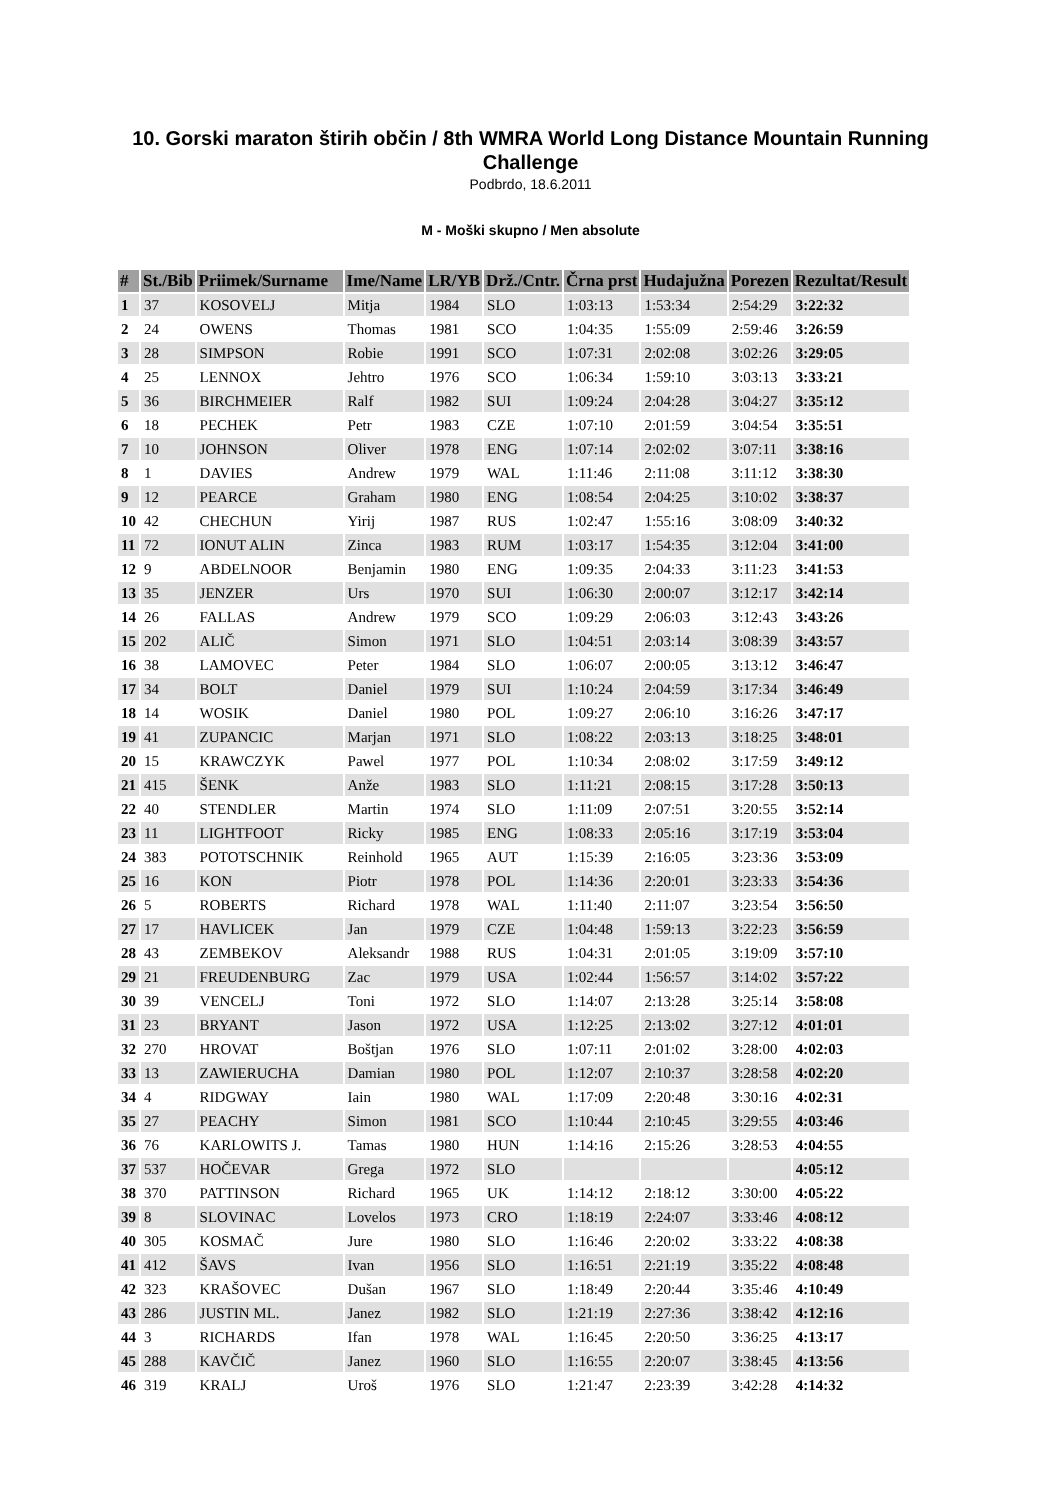10. Gorski maraton štirih občin / 8th WMRA World Long Distance Mountain Running Challenge
Podbrdo, 18.6.2011
M - Moški skupno / Men absolute
| # | St./Bib | Priimek/Surname | Ime/Name | LR/YB | Drž./Cntr. | Črna prst | Hudajužna | Porezen | Rezultat/Result |
| --- | --- | --- | --- | --- | --- | --- | --- | --- | --- |
| 1 | 37 | KOSOVELJ | Mitja | 1984 | SLO | 1:03:13 | 1:53:34 | 2:54:29 | 3:22:32 |
| 2 | 24 | OWENS | Thomas | 1981 | SCO | 1:04:35 | 1:55:09 | 2:59:46 | 3:26:59 |
| 3 | 28 | SIMPSON | Robie | 1991 | SCO | 1:07:31 | 2:02:08 | 3:02:26 | 3:29:05 |
| 4 | 25 | LENNOX | Jehtro | 1976 | SCO | 1:06:34 | 1:59:10 | 3:03:13 | 3:33:21 |
| 5 | 36 | BIRCHMEIER | Ralf | 1982 | SUI | 1:09:24 | 2:04:28 | 3:04:27 | 3:35:12 |
| 6 | 18 | PECHEK | Petr | 1983 | CZE | 1:07:10 | 2:01:59 | 3:04:54 | 3:35:51 |
| 7 | 10 | JOHNSON | Oliver | 1978 | ENG | 1:07:14 | 2:02:02 | 3:07:11 | 3:38:16 |
| 8 | 1 | DAVIES | Andrew | 1979 | WAL | 1:11:46 | 2:11:08 | 3:11:12 | 3:38:30 |
| 9 | 12 | PEARCE | Graham | 1980 | ENG | 1:08:54 | 2:04:25 | 3:10:02 | 3:38:37 |
| 10 | 42 | CHECHUN | Yirij | 1987 | RUS | 1:02:47 | 1:55:16 | 3:08:09 | 3:40:32 |
| 11 | 72 | IONUT ALIN | Zinca | 1983 | RUM | 1:03:17 | 1:54:35 | 3:12:04 | 3:41:00 |
| 12 | 9 | ABDELNOOR | Benjamin | 1980 | ENG | 1:09:35 | 2:04:33 | 3:11:23 | 3:41:53 |
| 13 | 35 | JENZER | Urs | 1970 | SUI | 1:06:30 | 2:00:07 | 3:12:17 | 3:42:14 |
| 14 | 26 | FALLAS | Andrew | 1979 | SCO | 1:09:29 | 2:06:03 | 3:12:43 | 3:43:26 |
| 15 | 202 | ALIČ | Simon | 1971 | SLO | 1:04:51 | 2:03:14 | 3:08:39 | 3:43:57 |
| 16 | 38 | LAMOVEC | Peter | 1984 | SLO | 1:06:07 | 2:00:05 | 3:13:12 | 3:46:47 |
| 17 | 34 | BOLT | Daniel | 1979 | SUI | 1:10:24 | 2:04:59 | 3:17:34 | 3:46:49 |
| 18 | 14 | WOSIK | Daniel | 1980 | POL | 1:09:27 | 2:06:10 | 3:16:26 | 3:47:17 |
| 19 | 41 | ZUPANCIC | Marjan | 1971 | SLO | 1:08:22 | 2:03:13 | 3:18:25 | 3:48:01 |
| 20 | 15 | KRAWCZYK | Pawel | 1977 | POL | 1:10:34 | 2:08:02 | 3:17:59 | 3:49:12 |
| 21 | 415 | ŠENK | Anže | 1983 | SLO | 1:11:21 | 2:08:15 | 3:17:28 | 3:50:13 |
| 22 | 40 | STENDLER | Martin | 1974 | SLO | 1:11:09 | 2:07:51 | 3:20:55 | 3:52:14 |
| 23 | 11 | LIGHTFOOT | Ricky | 1985 | ENG | 1:08:33 | 2:05:16 | 3:17:19 | 3:53:04 |
| 24 | 383 | POTOTSCHNIK | Reinhold | 1965 | AUT | 1:15:39 | 2:16:05 | 3:23:36 | 3:53:09 |
| 25 | 16 | KON | Piotr | 1978 | POL | 1:14:36 | 2:20:01 | 3:23:33 | 3:54:36 |
| 26 | 5 | ROBERTS | Richard | 1978 | WAL | 1:11:40 | 2:11:07 | 3:23:54 | 3:56:50 |
| 27 | 17 | HAVLICEK | Jan | 1979 | CZE | 1:04:48 | 1:59:13 | 3:22:23 | 3:56:59 |
| 28 | 43 | ZEMBEKOV | Aleksandr | 1988 | RUS | 1:04:31 | 2:01:05 | 3:19:09 | 3:57:10 |
| 29 | 21 | FREUDENBURG | Zac | 1979 | USA | 1:02:44 | 1:56:57 | 3:14:02 | 3:57:22 |
| 30 | 39 | VENCELJ | Toni | 1972 | SLO | 1:14:07 | 2:13:28 | 3:25:14 | 3:58:08 |
| 31 | 23 | BRYANT | Jason | 1972 | USA | 1:12:25 | 2:13:02 | 3:27:12 | 4:01:01 |
| 32 | 270 | HROVAT | Boštjan | 1976 | SLO | 1:07:11 | 2:01:02 | 3:28:00 | 4:02:03 |
| 33 | 13 | ZAWIERUCHA | Damian | 1980 | POL | 1:12:07 | 2:10:37 | 3:28:58 | 4:02:20 |
| 34 | 4 | RIDGWAY | Iain | 1980 | WAL | 1:17:09 | 2:20:48 | 3:30:16 | 4:02:31 |
| 35 | 27 | PEACHY | Simon | 1981 | SCO | 1:10:44 | 2:10:45 | 3:29:55 | 4:03:46 |
| 36 | 76 | KARLOWITS J. | Tamas | 1980 | HUN | 1:14:16 | 2:15:26 | 3:28:53 | 4:04:55 |
| 37 | 537 | HOČEVAR | Grega | 1972 | SLO | | | | 4:05:12 |
| 38 | 370 | PATTINSON | Richard | 1965 | UK | 1:14:12 | 2:18:12 | 3:30:00 | 4:05:22 |
| 39 | 8 | SLOVINAC | Lovelos | 1973 | CRO | 1:18:19 | 2:24:07 | 3:33:46 | 4:08:12 |
| 40 | 305 | KOSMAČ | Jure | 1980 | SLO | 1:16:46 | 2:20:02 | 3:33:22 | 4:08:38 |
| 41 | 412 | ŠAVS | Ivan | 1956 | SLO | 1:16:51 | 2:21:19 | 3:35:22 | 4:08:48 |
| 42 | 323 | KRAŠOVEC | Dušan | 1967 | SLO | 1:18:49 | 2:20:44 | 3:35:46 | 4:10:49 |
| 43 | 286 | JUSTIN ML. | Janez | 1982 | SLO | 1:21:19 | 2:27:36 | 3:38:42 | 4:12:16 |
| 44 | 3 | RICHARDS | Ifan | 1978 | WAL | 1:16:45 | 2:20:50 | 3:36:25 | 4:13:17 |
| 45 | 288 | KAVČIČ | Janez | 1960 | SLO | 1:16:55 | 2:20:07 | 3:38:45 | 4:13:56 |
| 46 | 319 | KRALJ | Uroš | 1976 | SLO | 1:21:47 | 2:23:39 | 3:42:28 | 4:14:32 |